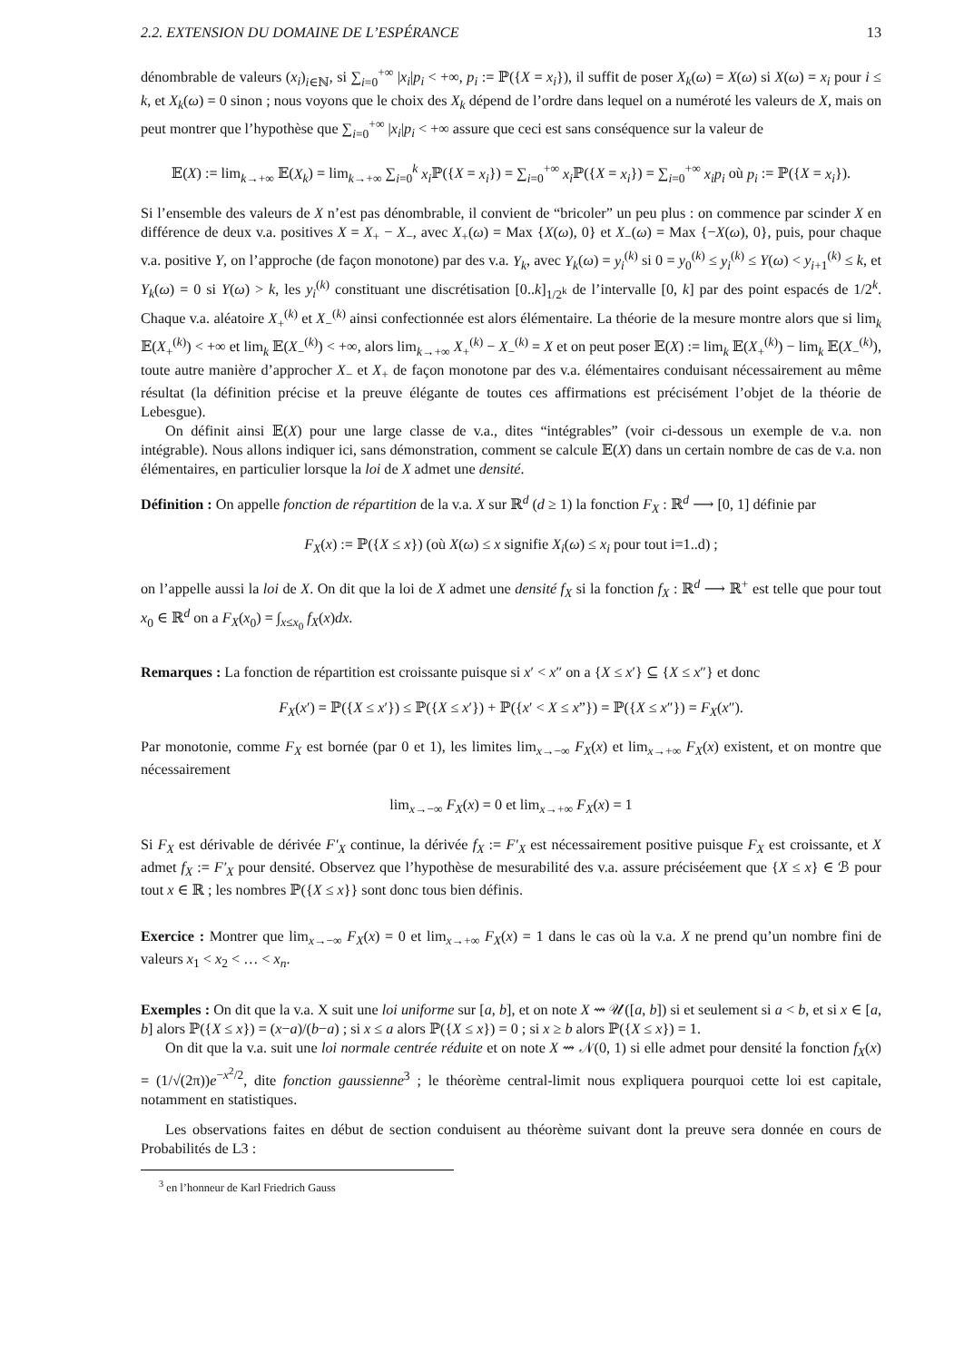2.2. EXTENSION DU DOMAINE DE L’ESPÉRANCE 13
dénombrable de valeurs (x<sub>i</sub>)<sub>i∈ℕ</sub>, si ∑<sub>i=0</sub><sup>+∞</sup> |x<sub>i</sub>|p<sub>i</sub> < +∞, p<sub>i</sub> := ℙ({X = x<sub>i</sub>}), il suffit de poser X<sub>k</sub>(ω) = X(ω) si X(ω) = x<sub>i</sub> pour i ≤ k, et X<sub>k</sub>(ω) = 0 sinon ; nous voyons que le choix des X<sub>k</sub> dépend de l’ordre dans lequel on a numéroté les valeurs de X, mais on peut montrer que l’hypothèse que ∑<sub>i=0</sub><sup>+∞</sup> |x<sub>i</sub>|p<sub>i</sub> < +∞ assure que ceci est sans conséquence sur la valeur de
𝔼(X) := lim<sub>k→+∞</sub> 𝔼(X<sub>k</sub>) = lim<sub>k→+∞</sub> ∑<sub>i=0</sub><sup>k</sup> x<sub>i</sub> ℙ({X = x<sub>i</sub>}) = ∑<sub>i=0</sub><sup>+∞</sup> x<sub>i</sub> ℙ({X = x<sub>i</sub>}) = ∑<sub>i=0</sub><sup>+∞</sup> x<sub>i</sub>p<sub>i</sub> où p<sub>i</sub> := ℙ({X = x<sub>i</sub>}).
Si l’ensemble des valeurs de X n’est pas dénombrable, il convient de “bricoler” un peu plus : on commence par scinder X en différence de deux v.a. positives X = X<sub>+</sub> − X<sub>−</sub>, avec X<sub>+</sub>(ω) = Max {X(ω), 0} et X<sub>−</sub>(ω) = Max {−X(ω), 0}, puis, pour chaque v.a. positive Y, on l’approche (de façon monotone) par des v.a. Y<sub>k</sub>, avec Y<sub>k</sub>(ω) = y<sub>i</sub><sup>(k)</sup> si 0 = y<sub>0</sub><sup>(k)</sup> ≤ y<sub>i</sub><sup>(k)</sup> ≤ Y(ω) < y<sub>i+1</sub><sup>(k)</sup> ≤ k, et Y<sub>k</sub>(ω) = 0 si Y(ω) > k, les y<sub>i</sub><sup>(k)</sup> constituant une discrétisation [0..k]<sub>1/2<sup>k</sup></sub> de l’intervalle [0, k] par des point espacés de 1/2<sup>k</sup>. Chaque v.a. aléatoire X<sub>+</sub><sup>(k)</sup> et X<sub>−</sub><sup>(k)</sup> ainsi confectionnée est alors élémentaire. La théorie de la mesure montre alors que si lim<sub>k</sub> 𝔼(X<sub>+</sub><sup>(k)</sup>) < +∞ et lim<sub>k</sub> 𝔼(X<sub>−</sub><sup>(k)</sup>) < +∞, alors lim<sub>k→+∞</sub> X<sub>+</sub><sup>(k)</sup> − X<sub>−</sub><sup>(k)</sup> = X et on peut poser 𝔼(X) := lim<sub>k</sub> 𝔼(X<sub>+</sub><sup>(k)</sup>) − lim<sub>k</sub> 𝔼(X<sub>−</sub><sup>(k)</sup>), toute autre manière d’approcher X<sub>−</sub> et X<sub>+</sub> de façon monotone par des v.a. élémentaires conduisant nécessairement au même résultat (la définition précise et la preuve élégante de toutes ces affirmations est précisément l’objet de la théorie de Lebesgue).
On définit ainsi 𝔼(X) pour une large classe de v.a., dites “intégrables” (voir ci-dessous un exemple de v.a. non intégrable). Nous allons indiquer ici, sans démonstration, comment se calcule 𝔼(X) dans un certain nombre de cas de v.a. non élémentaires, en particulier lorsque la loi de X admet une densité.
Définition : On appelle fonction de répartition de la v.a. X sur ℝ<sup>d</sup> (d ≥ 1) la fonction F<sub>X</sub> : ℝ<sup>d</sup> ⟶ [0, 1] définie par
F<sub>X</sub>(x) := ℙ({X ≤ x}) (où X(ω) ≤ x signifie X<sub>i</sub>(ω) ≤ x<sub>i</sub> pour tout i=1..d) ;
on l’appelle aussi la loi de X. On dit que la loi de X admet une densité f<sub>X</sub> si la fonction f<sub>X</sub> : ℝ<sup>d</sup> ⟶ ℝ<sup>+</sup> est telle que pour tout x<sub>0</sub> ∈ ℝ<sup>d</sup> on a F<sub>X</sub>(x<sub>0</sub>) = ∫<sub>x≤x<sub>0</sub></sub> f<sub>X</sub>(x)dx.
Remarques : La fonction de répartition est croissante puisque si x′ < x″ on a {X ≤ x′} ⊆ {X ≤ x″} et donc
F<sub>X</sub>(x′) = ℙ({X ≤ x′}) ≤ ℙ({X ≤ x′}) + ℙ({x′ < X ≤ x”}) = ℙ({X ≤ x″}) = F<sub>X</sub>(x″).
Par monotonie, comme F<sub>X</sub> est bornée (par 0 et 1), les limites lim<sub>x→−∞</sub> F<sub>X</sub>(x) et lim<sub>x→+∞</sub> F<sub>X</sub>(x) existent, et on montre que nécessairement
lim<sub>x→−∞</sub> F<sub>X</sub>(x) = 0 et lim<sub>x→+∞</sub> F<sub>X</sub>(x) = 1
Si F<sub>X</sub> est dérivable de dérivée F′<sub>X</sub> continue, la dérivée f<sub>X</sub> := F′<sub>X</sub> est nécessairement positive puisque F<sub>X</sub> est croissante, et X admet f<sub>X</sub> := F′<sub>X</sub> pour densité. Observez que l’hypothèse de mesurabilité des v.a. assure préciséement que {X ≤ x} ∈ ℬ pour tout x ∈ ℝ ; les nombres ℙ({X ≤ x}} sont donc tous bien définis.
Exercice : Montrer que lim<sub>x→−∞</sub> F<sub>X</sub>(x) = 0 et lim<sub>x→+∞</sub> F<sub>X</sub>(x) = 1 dans le cas où la v.a. X ne prend qu’un nombre fini de valeurs x<sub>1</sub> < x<sub>2</sub> < … < x<sub>n</sub>.
Exemples : On dit que la v.a. X suit une loi uniforme sur [a, b], et on note X ⇝ 𝒰([a, b]) si et seulement si a < b, et si x ∈ [a, b] alors ℙ({X ≤ x}) = (x−a)/(b−a) ; si x ≤ a alors ℙ({X ≤ x}) = 0 ; si x ≥ b alors ℙ({X ≤ x}) = 1.
On dit que la v.a. suit une loi normale centrée réduite et on note X ⇝ 𝒩(0, 1) si elle admet pour densité la fonction f<sub>X</sub>(x) = (1/√(2π))e<sup>−x<sup>2</sup>/2</sup>, dite fonction gaussienne<sup>3</sup> ; le théorème central-limit nous expliquera pourquoi cette loi est capitale, notamment en statistiques.
Les observations faites en début de section conduisent au théorème suivant dont la preuve sera donnée en cours de Probabilités de L3 :
<sup>3</sup> en l’honneur de Karl Friedrich Gauss